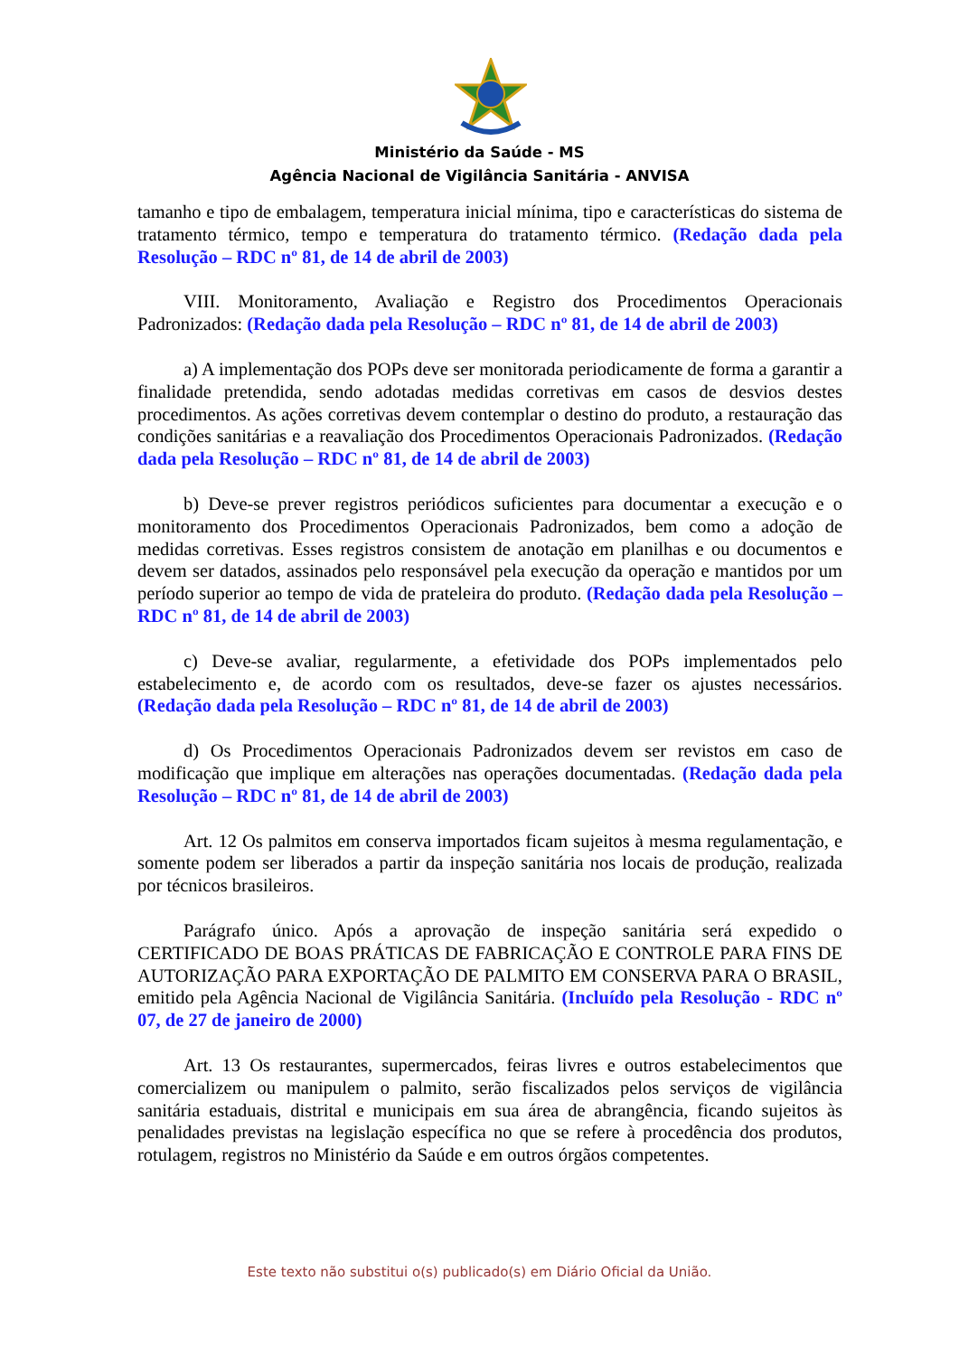Ministério da Saúde - MS
Agência Nacional de Vigilância Sanitária - ANVISA
tamanho e tipo de embalagem, temperatura inicial mínima, tipo e características do sistema de tratamento térmico, tempo e temperatura do tratamento térmico. (Redação dada pela Resolução – RDC nº 81, de 14 de abril de 2003)
VIII. Monitoramento, Avaliação e Registro dos Procedimentos Operacionais Padronizados: (Redação dada pela Resolução – RDC nº 81, de 14 de abril de 2003)
a) A implementação dos POPs deve ser monitorada periodicamente de forma a garantir a finalidade pretendida, sendo adotadas medidas corretivas em casos de desvios destes procedimentos. As ações corretivas devem contemplar o destino do produto, a restauração das condições sanitárias e a reavaliação dos Procedimentos Operacionais Padronizados. (Redação dada pela Resolução – RDC nº 81, de 14 de abril de 2003)
b) Deve-se prever registros periódicos suficientes para documentar a execução e o monitoramento dos Procedimentos Operacionais Padronizados, bem como a adoção de medidas corretivas. Esses registros consistem de anotação em planilhas e ou documentos e devem ser datados, assinados pelo responsável pela execução da operação e mantidos por um período superior ao tempo de vida de prateleira do produto. (Redação dada pela Resolução – RDC nº 81, de 14 de abril de 2003)
c) Deve-se avaliar, regularmente, a efetividade dos POPs implementados pelo estabelecimento e, de acordo com os resultados, deve-se fazer os ajustes necessários. (Redação dada pela Resolução – RDC nº 81, de 14 de abril de 2003)
d) Os Procedimentos Operacionais Padronizados devem ser revistos em caso de modificação que implique em alterações nas operações documentadas. (Redação dada pela Resolução – RDC nº 81, de 14 de abril de 2003)
Art. 12 Os palmitos em conserva importados ficam sujeitos à mesma regulamentação, e somente podem ser liberados a partir da inspeção sanitária nos locais de produção, realizada por técnicos brasileiros.
Parágrafo único. Após a aprovação de inspeção sanitária será expedido o CERTIFICADO DE BOAS PRÁTICAS DE FABRICAÇÃO E CONTROLE PARA FINS DE AUTORIZAÇÃO PARA EXPORTAÇÃO DE PALMITO EM CONSERVA PARA O BRASIL, emitido pela Agência Nacional de Vigilância Sanitária. (Incluído pela Resolução - RDC nº 07, de 27 de janeiro de 2000)
Art. 13 Os restaurantes, supermercados, feiras livres e outros estabelecimentos que comercializem ou manipulem o palmito, serão fiscalizados pelos serviços de vigilância sanitária estaduais, distrital e municipais em sua área de abrangência, ficando sujeitos às penalidades previstas na legislação específica no que se refere à procedência dos produtos, rotulagem, registros no Ministério da Saúde e em outros órgãos competentes.
Este texto não substitui o(s) publicado(s) em Diário Oficial da União.